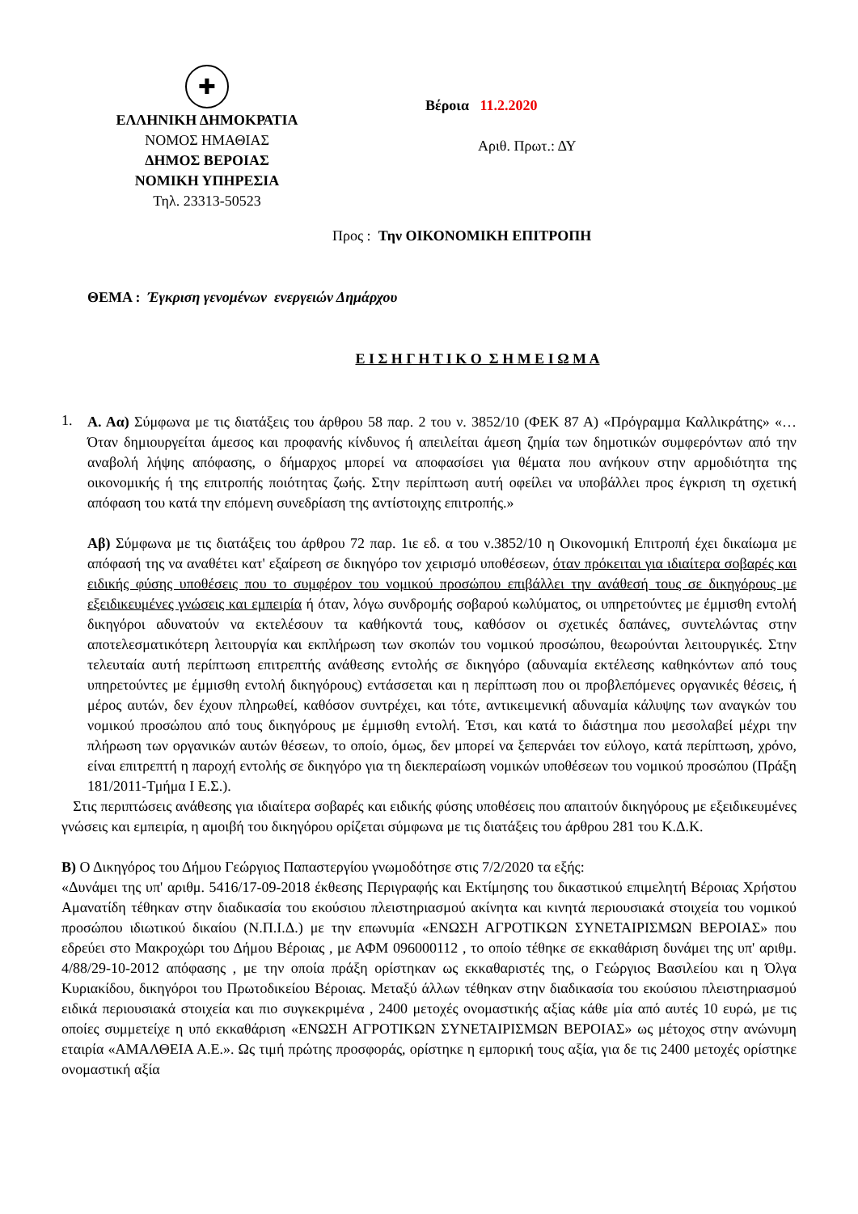✚
ΕΛΛΗΝΙΚΗ ΔΗΜΟΚΡΑΤΙΑ
ΝΟΜΟΣ ΗΜΑΘΙΑΣ
ΔΗΜΟΣ ΒΕΡΟΙΑΣ
ΝΟΜΙΚΗ ΥΠΗΡΕΣΙΑ
Τηλ. 23313-50523
Βέροια 11.2.2020
Αριθ. Πρωτ.: ΔΥ
Προς : Την ΟΙΚΟΝΟΜΙΚΗ ΕΠΙΤΡΟΠΗ
ΘΕΜΑ : Έγκριση γενομένων ενεργειών Δημάρχου
Ε Ι Σ Η Γ Η Τ Ι Κ Ο Σ Η Μ Ε Ι Ω Μ Α
1.
Α. Αα) Σύμφωνα με τις διατάξεις του άρθρου 58 παρ. 2 του ν. 3852/10 (ΦΕΚ 87 Α) «Πρόγραμμα Καλλικράτης» «…Όταν δημιουργείται άμεσος και προφανής κίνδυνος ή απειλείται άμεση ζημία των δημοτικών συμφερόντων από την αναβολή λήψης απόφασης, ο δήμαρχος μπορεί να αποφασίσει για θέματα που ανήκουν στην αρμοδιότητα της οικονομικής ή της επιτροπής ποιότητας ζωής. Στην περίπτωση αυτή οφείλει να υποβάλλει προς έγκριση τη σχετική απόφαση του κατά την επόμενη συνεδρίαση της αντίστοιχης επιτροπής.»
Αβ) Σύμφωνα με τις διατάξεις του άρθρου 72 παρ. 1ιε εδ. α του ν.3852/10 η Οικονομική Επιτροπή έχει δικαίωμα με απόφασή της να αναθέτει κατ' εξαίρεση σε δικηγόρο τον χειρισμό υποθέσεων, όταν πρόκειται για ιδιαίτερα σοβαρές και ειδικής φύσης υποθέσεις που το συμφέρον του νομικού προσώπου επιβάλλει την ανάθεσή τους σε δικηγόρους με εξειδικευμένες γνώσεις και εμπειρία ή όταν, λόγω συνδρομής σοβαρού κωλύματος, οι υπηρετούντες με έμμισθη εντολή δικηγόροι αδυνατούν να εκτελέσουν τα καθήκοντά τους, καθόσον οι σχετικές δαπάνες, συντελώντας στην αποτελεσματικότερη λειτουργία και εκπλήρωση των σκοπών του νομικού προσώπου, θεωρούνται λειτουργικές. Στην τελευταία αυτή περίπτωση επιτρεπτής ανάθεσης εντολής σε δικηγόρο (αδυναμία εκτέλεσης καθηκόντων από τους υπηρετούντες με έμμισθη εντολή δικηγόρους) εντάσσεται και η περίπτωση που οι προβλεπόμενες οργανικές θέσεις, ή μέρος αυτών, δεν έχουν πληρωθεί, καθόσον συντρέχει, και τότε, αντικειμενική αδυναμία κάλυψης των αναγκών του νομικού προσώπου από τους δικηγόρους με έμμισθη εντολή. Έτσι, και κατά το διάστημα που μεσολαβεί μέχρι την πλήρωση των οργανικών αυτών θέσεων, το οποίο, όμως, δεν μπορεί να ξεπερνάει τον εύλογο, κατά περίπτωση, χρόνο, είναι επιτρεπτή η παροχή εντολής σε δικηγόρο για τη διεκπεραίωση νομικών υποθέσεων του νομικού προσώπου (Πράξη 181/2011-Τμήμα Ι Ε.Σ.).
Στις περιπτώσεις ανάθεσης για ιδιαίτερα σοβαρές και ειδικής φύσης υποθέσεις που απαιτούν δικηγόρους με εξειδικευμένες γνώσεις και εμπειρία, η αμοιβή του δικηγόρου ορίζεται σύμφωνα με τις διατάξεις του άρθρου 281 του Κ.Δ.Κ.
Β) Ο Δικηγόρος του Δήμου Γεώργιος Παπαστεργίου γνωμοδότησε στις 7/2/2020 τα εξής:
«Δυνάμει της υπ' αριθμ. 5416/17-09-2018 έκθεσης Περιγραφής και Εκτίμησης του δικαστικού επιμελητή Βέροιας Χρήστου Αμανατίδη τέθηκαν στην διαδικασία του εκούσιου πλειστηριασμού ακίνητα και κινητά περιουσιακά στοιχεία του νομικού προσώπου ιδιωτικού δικαίου (Ν.Π.Ι.Δ.) με την επωνυμία «ΕΝΩΣΗ ΑΓΡΟΤΙΚΩΝ ΣΥΝΕΤΑΙΡΙΣΜΩΝ ΒΕΡΟΙΑΣ» που εδρεύει στο Μακροχώρι του Δήμου Βέροιας , με ΑΦΜ 096000112 , το οποίο τέθηκε σε εκκαθάριση δυνάμει της υπ' αριθμ. 4/88/29-10-2012 απόφασης , με την οποία πράξη ορίστηκαν ως εκκαθαριστές της, ο Γεώργιος Βασιλείου και η Όλγα Κυριακίδου, δικηγόροι του Πρωτοδικείου Βέροιας. Μεταξύ άλλων τέθηκαν στην διαδικασία του εκούσιου πλειστηριασμού ειδικά περιουσιακά στοιχεία και πιο συγκεκριμένα , 2400 μετοχές ονομαστικής αξίας κάθε μία από αυτές 10 ευρώ, με τις οποίες συμμετείχε η υπό εκκαθάριση «ΕΝΩΣΗ ΑΓΡΟΤΙΚΩΝ ΣΥΝΕΤΑΙΡΙΣΜΩΝ ΒΕΡΟΙΑΣ» ως μέτοχος στην ανώνυμη εταιρία «ΑΜΑΛΘΕΙΑ Α.Ε.». Ως τιμή πρώτης προσφοράς, ορίστηκε η εμπορική τους αξία, για δε τις 2400 μετοχές ορίστηκε ονομαστική αξία